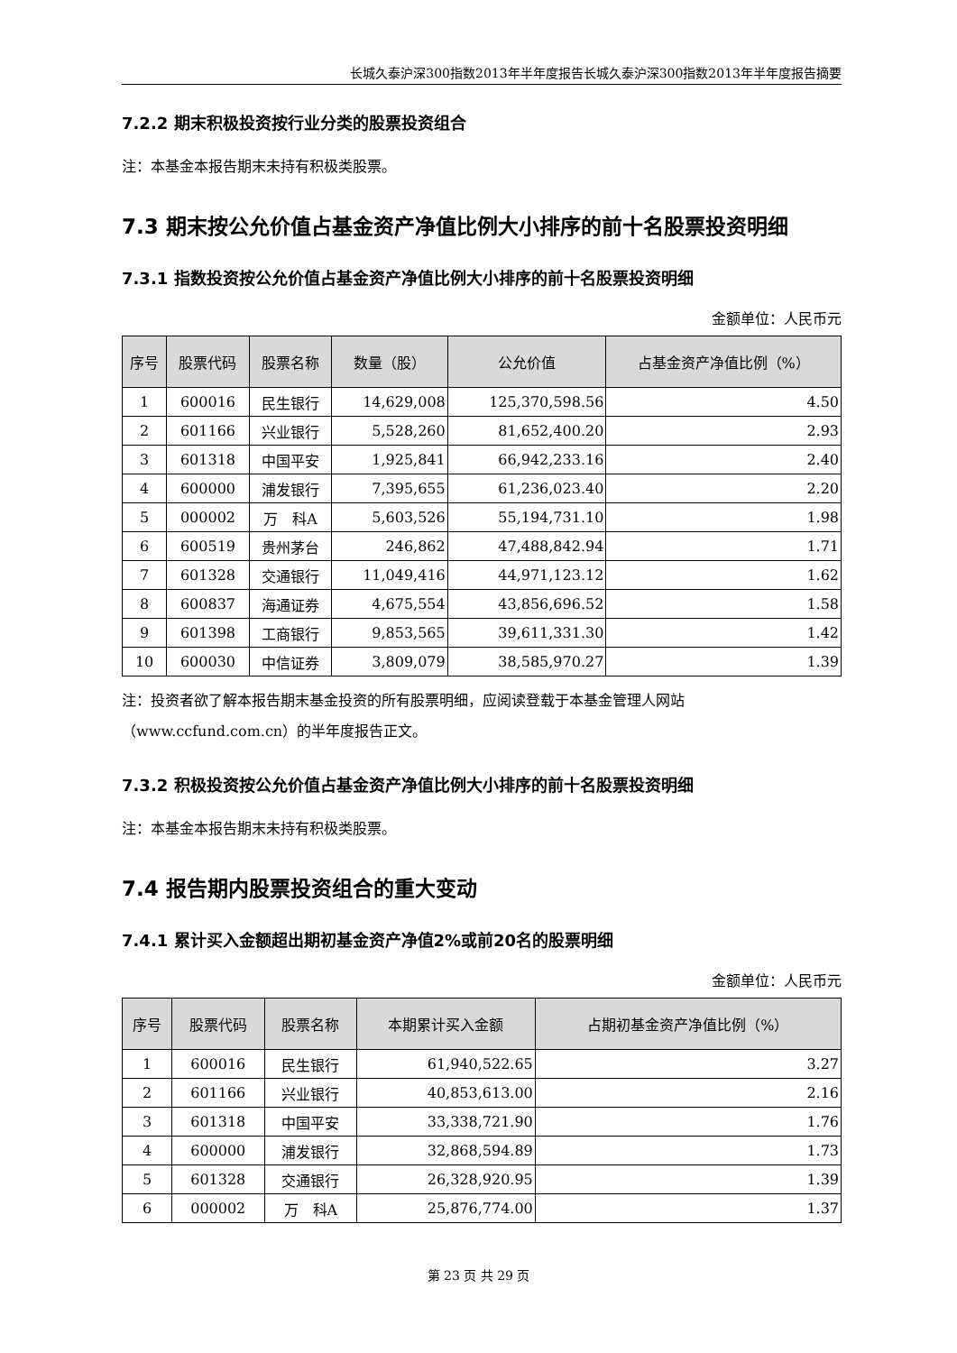长城久泰沪深300指数2013年半年度报告长城久泰沪深300指数2013年半年度报告摘要
7.2.2 期末积极投资按行业分类的股票投资组合
注：本基金本报告期末未持有积极类股票。
7.3 期末按公允价值占基金资产净值比例大小排序的前十名股票投资明细
7.3.1 指数投资按公允价值占基金资产净值比例大小排序的前十名股票投资明细
金额单位：人民币元
| 序号 | 股票代码 | 股票名称 | 数量（股） | 公允价值 | 占基金资产净值比例（%） |
| --- | --- | --- | --- | --- | --- |
| 1 | 600016 | 民生银行 | 14,629,008 | 125,370,598.56 | 4.50 |
| 2 | 601166 | 兴业银行 | 5,528,260 | 81,652,400.20 | 2.93 |
| 3 | 601318 | 中国平安 | 1,925,841 | 66,942,233.16 | 2.40 |
| 4 | 600000 | 浦发银行 | 7,395,655 | 61,236,023.40 | 2.20 |
| 5 | 000002 | 万 科A | 5,603,526 | 55,194,731.10 | 1.98 |
| 6 | 600519 | 贵州茅台 | 246,862 | 47,488,842.94 | 1.71 |
| 7 | 601328 | 交通银行 | 11,049,416 | 44,971,123.12 | 1.62 |
| 8 | 600837 | 海通证券 | 4,675,554 | 43,856,696.52 | 1.58 |
| 9 | 601398 | 工商银行 | 9,853,565 | 39,611,331.30 | 1.42 |
| 10 | 600030 | 中信证券 | 3,809,079 | 38,585,970.27 | 1.39 |
注：投资者欲了解本报告期末基金投资的所有股票明细，应阅读登载于本基金管理人网站（www.ccfund.com.cn）的半年度报告正文。
7.3.2 积极投资按公允价值占基金资产净值比例大小排序的前十名股票投资明细
注：本基金本报告期末未持有积极类股票。
7.4 报告期内股票投资组合的重大变动
7.4.1 累计买入金额超出期初基金资产净值2%或前20名的股票明细
金额单位：人民币元
| 序号 | 股票代码 | 股票名称 | 本期累计买入金额 | 占期初基金资产净值比例（%） |
| --- | --- | --- | --- | --- |
| 1 | 600016 | 民生银行 | 61,940,522.65 | 3.27 |
| 2 | 601166 | 兴业银行 | 40,853,613.00 | 2.16 |
| 3 | 601318 | 中国平安 | 33,338,721.90 | 1.76 |
| 4 | 600000 | 浦发银行 | 32,868,594.89 | 1.73 |
| 5 | 601328 | 交通银行 | 26,328,920.95 | 1.39 |
| 6 | 000002 | 万 科A | 25,876,774.00 | 1.37 |
第 23 页 共 29 页